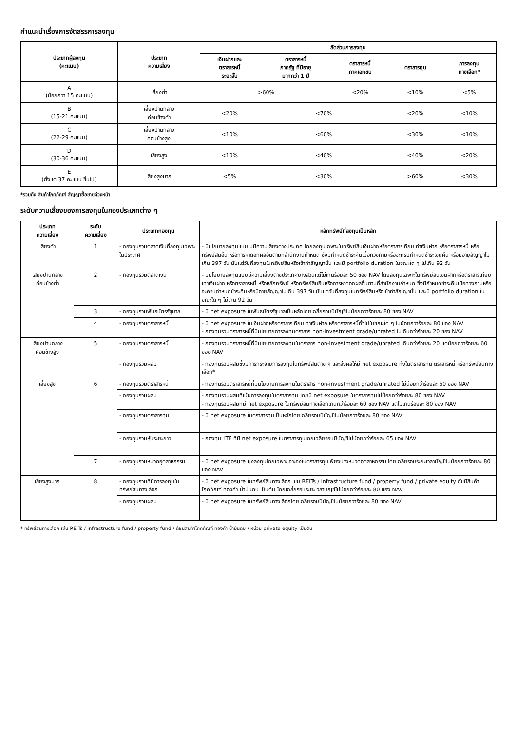คำแนะนำเรื่องการจัดสรรการลงทุน
| ประเภทผู้ลงทุน (คะแนน) | ประเภท ความเสี่ยง | สัดส่วนการลงทุน | | | | |
| --- | --- | --- | --- | --- | --- | --- |
| | | เงินฝากและ ตราสารหนี้ ระยะสั้น | ตราสารหนี้ ภาครัฐ ที่มีอายุ มากกว่า 1 ปี | ตราสารหนี้ ภาคเอกชน | ตราสารทุน | การลงทุน ทางเลือก* |
| A (น้อยกว่า 15 คะแนน) | เสี่ยงต่ำ | >60% | | <20% | <10% | <5% |
| B (15-21 คะแนน) | เสี่ยงปานกลาง ค่อนข้างต่ำ | <20% | <70% | | <20% | <10% |
| C (22-29 คะแนน) | เสี่ยงปานกลาง ค่อนข้างสูง | <10% | <60% | | <30% | <10% |
| D (30-36 คะแนน) | เสี่ยงสูง | <10% | <40% | | <40% | <20% |
| E (ตั้งแต่ 37 คะแนน ขึ้นไป) | เสี่ยงสูงมาก | <5% | <30% | | >60% | <30% |
*รวมถึง สินค้าโภคภัณฑ์ สัญญาซื้อขายล่วงหน้า
ระดับความเสี่ยงของการลงทุนในกองประเภทต่าง ๆ
| ประเภท ความเสี่ยง | ระดับ ความเสี่ยง | ประเภทกองทุน | หลักทรัพย์ที่ลงทุนเป็นหลัก |
| --- | --- | --- | --- |
| เสี่ยงต่ำ | 1 | - กองทุนรวมตลาดเงินที่ลงทุนเฉพาะในประเทศ | - มีนโยบายลงทุนแบบไม่มีความเสี่ยงต่างประเทศ โดยลงทุนเฉพาะในทรัพย์สินเงินฝากหรือตราสารเทียบเท่าเงินฝาก หรือตราสารหนี้ หรือทรัพย์สินอื่น หรือการหาดอกผลอื่นตามที่สำนักงานกำหนด ซึ่งมีกำหนดชำระคืนเมื่อทวงถามหรือจะครบกำหนดชำระเงินคืน หรือมีอายุสัญญาไม่เกิน 397 วัน นับแต่วันที่ลงทุนในทรัพย์สินหรือเข้าทำสัญญานั้น และมี portfolio duration ในขณะใด ๆ ไม่เกิน 92 วัน |
| เสี่ยงปานกลาง ค่อนข้างต่ำ | 2 | - กองทุนรวมตลาดเงิน | - มีนโยบายลงทุนแบบมีความเสี่ยงต่างประเทศบางส่วนแต่ไม่เกินร้อยละ 50 ของ NAV โดยลงทุนเฉพาะในทรัพย์สินเงินฝากหรือตราสารเทียบเท่าเงินฝาก หรือตราสารหนี้ หรือหลักทรัพย์ หรือทรัพย์สินอื่นหรือการหาดอกผลอื่นตามที่สำนักงานกำหนด ซึ่งมีกำหนดชำระคืนเมื่อทวงถามหรือจะครบกำหนดชำระคืนหรือมีอายุสัญญาไม่เกิน 397 วัน นับแต่วันที่ลงทุนในทรัพย์สินหรือเข้าทำสัญญานั้น และมี portfolio duration ในขณะใด ๆ ไม่เกิน 92 วัน |
| | 3 | - กองทุนรวมพันธบัตรรัฐบาล | - มี net exposure ในพันธบัตรรัฐบาลเป็นหลักโดยเฉลี่ยรอบปีบัญชีไม่น้อยกว่าร้อยละ 80 ของ NAV |
| | 4 | - กองทุนรวมตราสารหนี้ | - มี net exposure ในเงินฝากหรือตราสารเทียบเท่าเงินฝาก หรือตราสารหนี้ทั่วไปในขณะใด ๆ ไม่น้อยกว่าร้อยละ 80 ของ NAV - กองทุนรวมตราสารหนี้ที่มีนโยบายการลงทุนตราสาร non-investment grade/unrated ไม่เกินกว่าร้อยละ 20 ของ NAV |
| เสี่ยงปานกลาง ค่อนข้างสูง | 5 | - กองทุนรวมตราสารหนี้ | - กองทุนรวมตราสารหนี้ที่มีนโยบายการลงทุนในตราสาร non-investment grade/unrated เกินกว่าร้อยละ 20 แต่น้อยกว่าร้อยละ 60 ของ NAV |
| | | - กองทุนรวมผสม | - กองทุนรวมผสมซึ่งมีการกระจายการลงทุนในทรัพย์สินต่าง ๆ และส่งผลให้มี net exposure ทั้งในตราสารทุน ตราสารหนี้ หรือทรัพย์สินทางเลือก* |
| เสี่ยงสูง | 6 | - กองทุนรวมตราสารหนี้ | - กองทุนรวมตราสารหนี้ที่มีนโยบายการลงทุนในตราสาร non-investment grade/unrated ไม่น้อยกว่าร้อยละ 60 ของ NAV |
| | | - กองทุนรวมผสม | - กองทุนรวมผสมที่เน้นการลงทุนในตราสารทุน โดยมี net exposure ในตราสารทุนไม่น้อยกว่าร้อยละ 80 ของ NAV - กองทุนรวมผสมที่มี net exposure ในทรัพย์สินทางเลือกเกินกว่าร้อยละ 60 ของ NAV แต่ไม่เกินร้อยละ 80 ของ NAV |
| | | - กองทุนรวมตราสารทุน | - มี net exposure ในตราสารทุนเป็นหลักโดยเฉลี่ยรอบปีบัญชีไม่น้อยกว่าร้อยละ 80 ของ NAV |
| | | - กองทุนรวมหุ้นระยะยาว | - กองทุน LTF ที่มี net exposure ในตราสารทุนโดยเฉลี่ยรอบปีบัญชีไม่น้อยกว่าร้อยละ 65 ของ NAV |
| | 7 | - กองทุนรวมหมวดอุตสาหกรรม | - มี net exposure มุ่งลงทุนโดยเฉพาะเจาะจงในตราสารทุนเพียงบางหมวดอุตสาหกรรม โดยเฉลี่ยรอบระยะเวลาบัญชีไม่น้อยกว่าร้อยละ 80 ของ NAV |
| เสี่ยงสูงมาก | 8 | - กองทุนรวมที่มีการลงทุนในทรัพย์สินทางเลือก | - มี net exposure ในทรัพย์สินทางเลือก เช่น REITs / infrastructure fund / property fund / private equity ดัชนีสินค้าโภคภัณฑ์ ทองคำ น้ำมันดิบ เป็นต้น โดยเฉลี่ยรอบระยะเวลาบัญชีไม่น้อยกว่าร้อยละ 80 ของ NAV |
| | | - กองทุนรวมผสม | - มี net exposure ในทรัพย์สินทางเลือกโดยเฉลี่ยรอบปีบัญชีไม่น้อยกว่าร้อยละ 80 ของ NAV |
* ทรัพย์สินทางเลือก เช่น REITs / infrastructure fund / property fund / ดัชนีสินค้าโภคภัณฑ์ ทองคำ น้ำมันดิบ / หน่วย private equity เป็นต้น